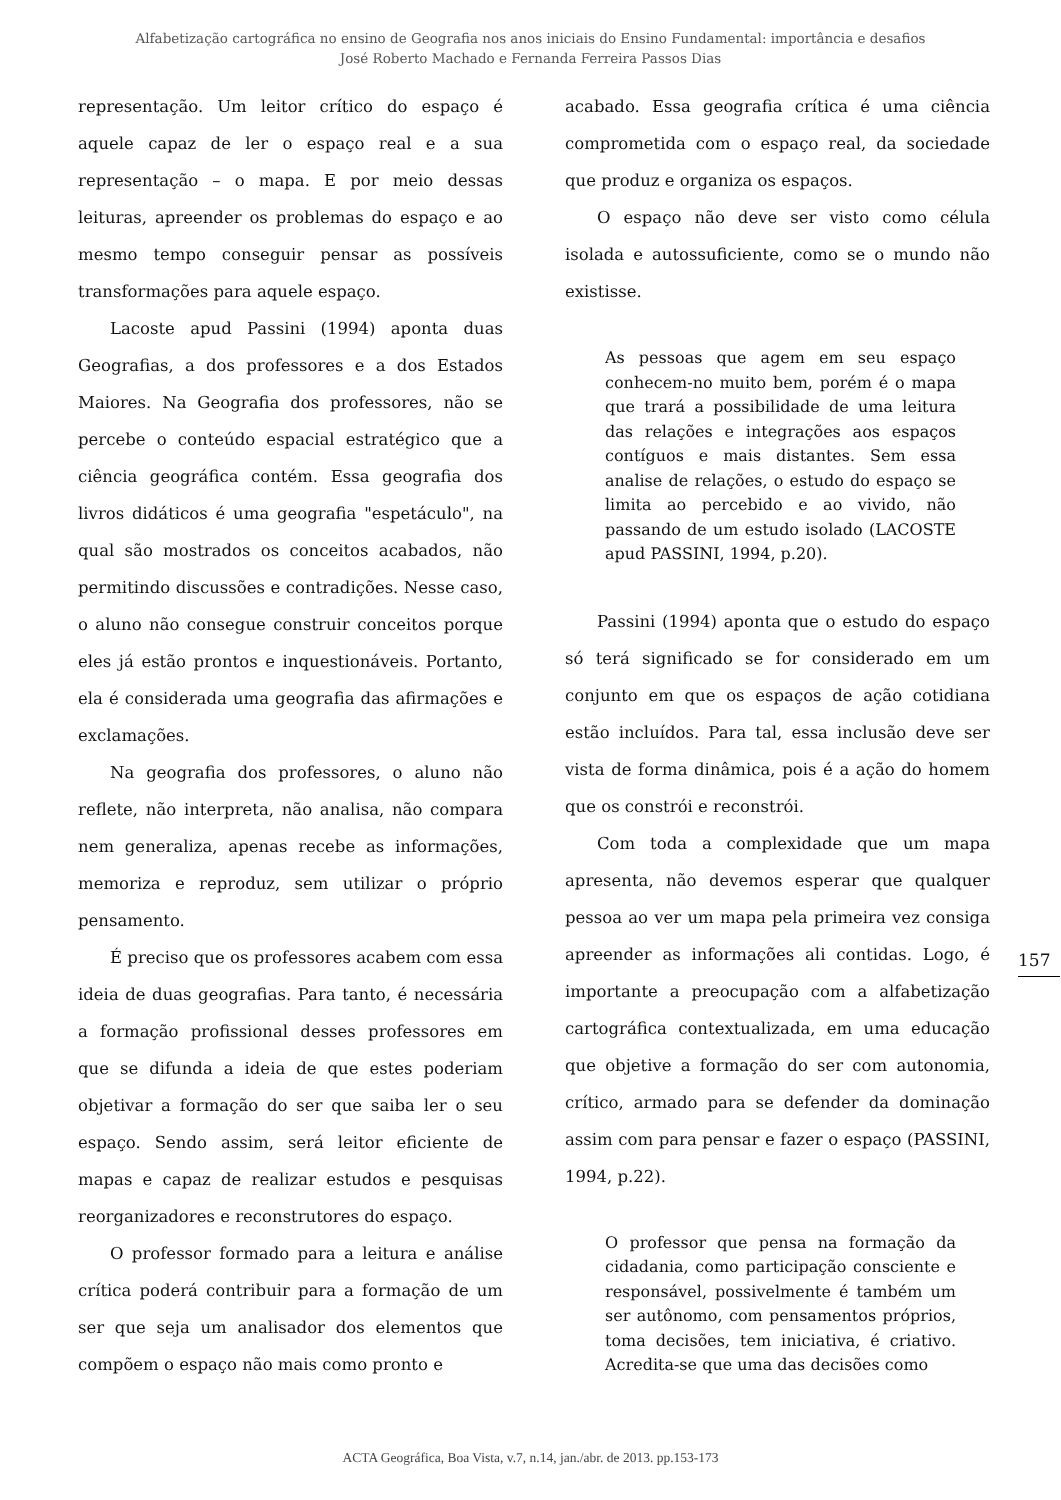Alfabetização cartográfica no ensino de Geografia nos anos iniciais do Ensino Fundamental: importância e desafios
José Roberto Machado e Fernanda Ferreira Passos Dias
representação. Um leitor crítico do espaço é aquele capaz de ler o espaço real e a sua representação – o mapa. E por meio dessas leituras, apreender os problemas do espaço e ao mesmo tempo conseguir pensar as possíveis transformações para aquele espaço.
Lacoste apud Passini (1994) aponta duas Geografias, a dos professores e a dos Estados Maiores. Na Geografia dos professores, não se percebe o conteúdo espacial estratégico que a ciência geográfica contém. Essa geografia dos livros didáticos é uma geografia "espetáculo", na qual são mostrados os conceitos acabados, não permitindo discussões e contradições. Nesse caso, o aluno não consegue construir conceitos porque eles já estão prontos e inquestionáveis. Portanto, ela é considerada uma geografia das afirmações e exclamações.
Na geografia dos professores, o aluno não reflete, não interpreta, não analisa, não compara nem generaliza, apenas recebe as informações, memoriza e reproduz, sem utilizar o próprio pensamento.
É preciso que os professores acabem com essa ideia de duas geografias. Para tanto, é necessária a formação profissional desses professores em que se difunda a ideia de que estes poderiam objetivar a formação do ser que saiba ler o seu espaço. Sendo assim, será leitor eficiente de mapas e capaz de realizar estudos e pesquisas reorganizadores e reconstrutores do espaço.
O professor formado para a leitura e análise crítica poderá contribuir para a formação de um ser que seja um analisador dos elementos que compõem o espaço não mais como pronto e
acabado. Essa geografia crítica é uma ciência comprometida com o espaço real, da sociedade que produz e organiza os espaços.
O espaço não deve ser visto como célula isolada e autossuficiente, como se o mundo não existisse.
As pessoas que agem em seu espaço conhecem-no muito bem, porém é o mapa que trará a possibilidade de uma leitura das relações e integrações aos espaços contíguos e mais distantes. Sem essa analise de relações, o estudo do espaço se limita ao percebido e ao vivido, não passando de um estudo isolado (LACOSTE apud PASSINI, 1994, p.20).
Passini (1994) aponta que o estudo do espaço só terá significado se for considerado em um conjunto em que os espaços de ação cotidiana estão incluídos. Para tal, essa inclusão deve ser vista de forma dinâmica, pois é a ação do homem que os constrói e reconstrói.
Com toda a complexidade que um mapa apresenta, não devemos esperar que qualquer pessoa ao ver um mapa pela primeira vez consiga apreender as informações ali contidas. Logo, é importante a preocupação com a alfabetização cartográfica contextualizada, em uma educação que objetive a formação do ser com autonomia, crítico, armado para se defender da dominação assim com para pensar e fazer o espaço (PASSINI, 1994, p.22).
O professor que pensa na formação da cidadania, como participação consciente e responsável, possivelmente é também um ser autônomo, com pensamentos próprios, toma decisões, tem iniciativa, é criativo. Acredita-se que uma das decisões como
157
ACTA Geográfica, Boa Vista, v.7, n.14, jan./abr. de 2013. pp.153-173